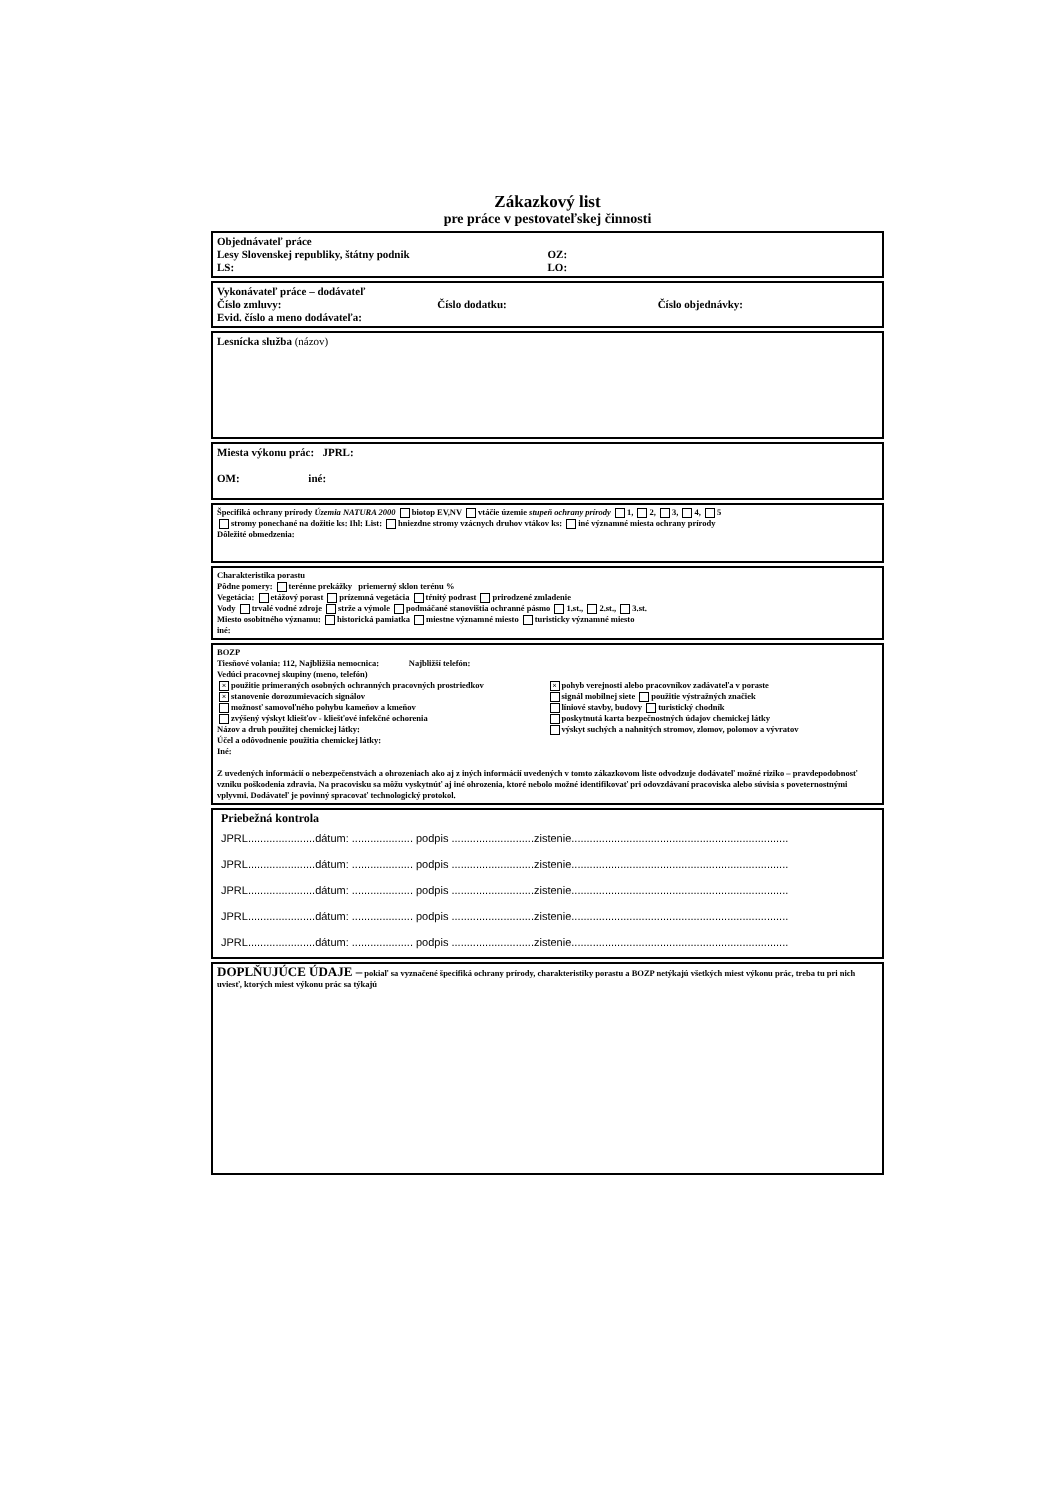Zákazkový list
pre práce v pestovateľskej činnosti
Objednávateľ práce
Lesy Slovenskej republiky, štátny podnik OZ:
LS: LO:
Vykonávateľ práce – dodávateľ
Číslo zmluvy: Číslo dodatku: Číslo objednávky:
Evid. číslo a meno dodávateľa:
Lesnícka služba (názov)
Miesta výkonu prác: JPRL:
OM: iné:
Špecifiká ochrany prírody Územia NATURA 2000 biotop EV,NV vtáčie územie stupeň ochrany prírody 1, 2, 3, 4, 5
stromy ponechané na dožitie ks: Ihl: List: hniezdne stromy vzácnych druhov vtákov ks: iné významné miesta ochrany prírody
Dôležité obmedzenia:
Charakteristika porastu
Pôdne pomery: terénne prekážky priemerný sklon terénu %
Vegetácia: etážový porast prízemná vegetácia tŕnitý podrast prirodzené zmladenie
Vody trvalé vodné zdroje strže a výmole podmáčané stanovištia ochranné pásmo 1.st., 2.st., 3.st.
Miesto osobitného významu: historická pamiatka miestne významné miesto turisticky významné miesto
iné:
BOZP
Tiesňové volania: 112, Najbližšia nemocnica: Najbližší telefón:
Vedúci pracovnej skupiny (meno, telefón)
× použitie primeraných osobných ochranných pracovných prostriedkov
× stanovenie dorozumievacích signálov
možnosť samovoľného pohybu kameňov a kmeňov
zvýšený výskyt kliešťov - kliešťové infekčné ochorenia
Názov a druh použitej chemickej látky:
Účel a odôvodnenie použitia chemickej látky:
Iné: × pohyb verejnosti alebo pracovníkov zadávateľa v poraste
signál mobilnej siete použitie výstražných značiek
líniové stavby, budovy turistický chodník
poskytnutá karta bezpečnostných údajov chemickej látky
výskyt suchých a nahnitých stromov, zlomov, polomov a vývratov
Z uvedených informácií o nebezpečenstvách a ohrozeniach ako aj z iných informácií uvedených v tomto zákazkovom liste odvodzuje dodávateľ možné riziko – pravdepodobnosť vzniku poškodenia zdravia. Na pracovisku sa môžu vyskytnúť aj iné ohrozenia, ktoré nebolo možné identifikovať pri odovzdávaní pracoviska alebo súvisia s poveternostnými vplyvmi. Dodávateľ je povinný spracovať technologický protokol.
Priebežná kontrola
JPRL......................dátum: .................... podpis ...........................zistenie.......................................................................
JPRL......................dátum: .................... podpis ...........................zistenie.......................................................................
JPRL......................dátum: .................... podpis ...........................zistenie.......................................................................
JPRL......................dátum: .................... podpis ...........................zistenie.......................................................................
JPRL......................dátum: .................... podpis ...........................zistenie.......................................................................
DOPLŇUJÚCE ÚDAJE – pokiaľ sa vyznačené špecifiká ochrany prírody, charakteristiky porastu a BOZP netýkajú všetkých miest výkonu prác, treba tu pri nich uviesť, ktorých miest výkonu prác sa týkajú